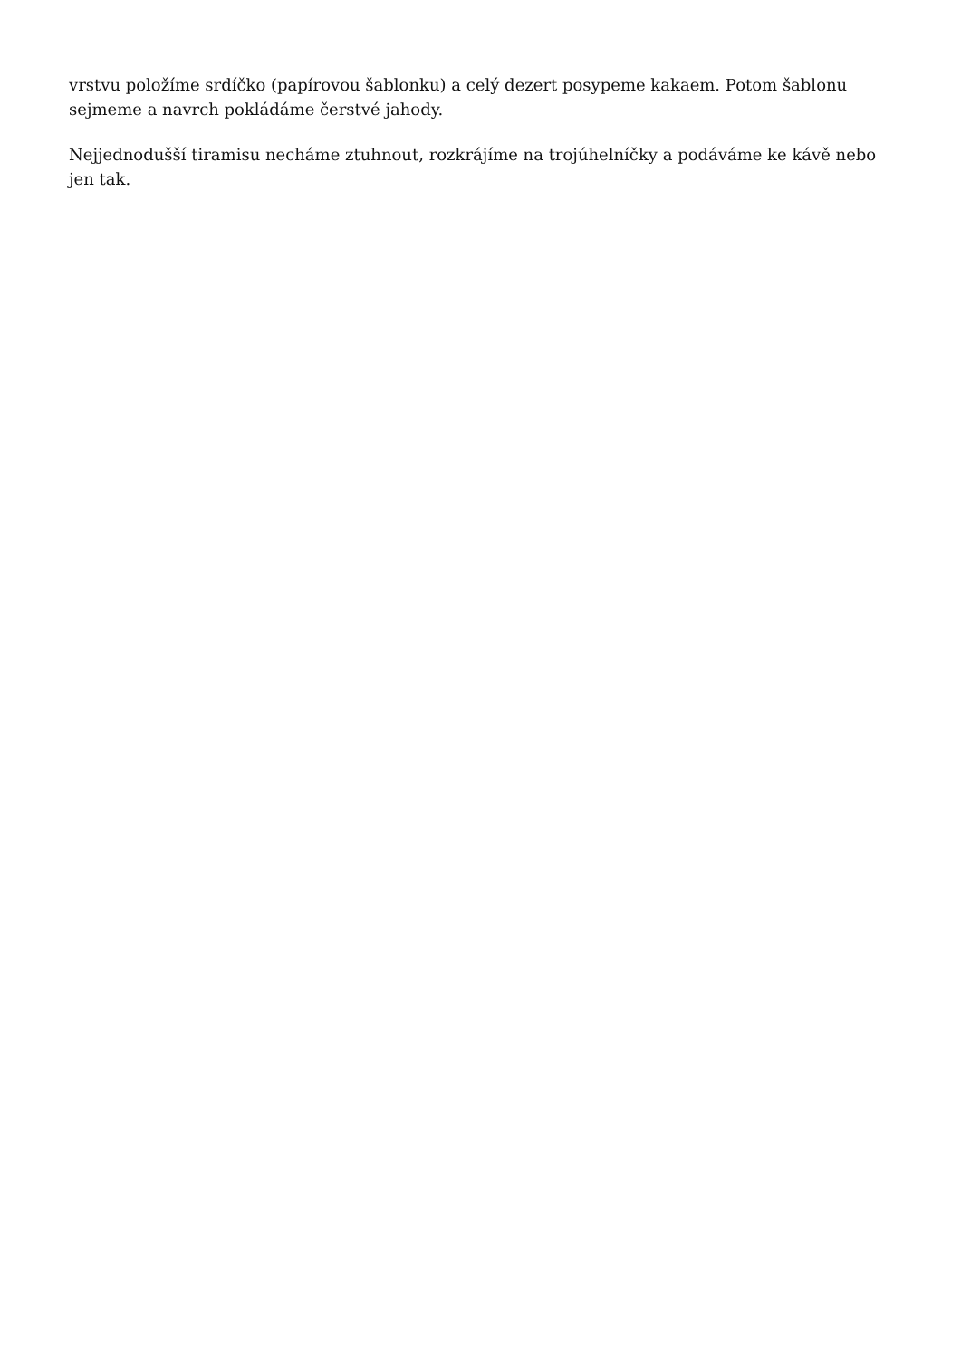vrstvu položíme srdíčko (papírovou šablonku) a celý dezert posypeme kakaem. Potom šablonu
sejmeme a navrch pokládáme čerstvé jahody.
Nejjednodušší tiramisu necháme ztuhnout, rozkrájíme na trojúhelníčky a podáváme ke kávě nebo jen tak.